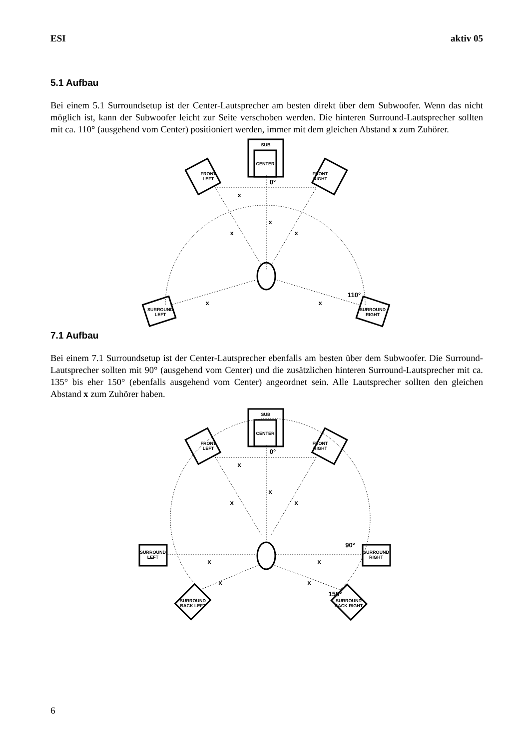ESI aktiv 05
5.1 Aufbau
Bei einem 5.1 Surroundsetup ist der Center-Lautsprecher am besten direkt über dem Subwoofer. Wenn das nicht möglich ist, kann der Subwoofer leicht zur Seite verschoben werden. Die hinteren Surround-Lautsprecher sollten mit ca. 110° (ausgehend vom Center) positioniert werden, immer mit dem gleichen Abstand x zum Zuhörer.
SUB
CENTER
FRONT
LEFT
FRONT
RIGHT
SURROUND
LEFT
SURROUND
RIGHT
0°
x
x
x
x
x
x
110°
7.1 Aufbau
Bei einem 7.1 Surroundsetup ist der Center-Lautsprecher ebenfalls am besten über dem Subwoofer. Die Surround-Lautsprecher sollten mit 90° (ausgehend vom Center) und die zusätzlichen hinteren Surround-Lautsprecher mit ca. 135° bis eher 150° (ebenfalls ausgehend vom Center) angeordnet sein. Alle Lautsprecher sollten den gleichen Abstand x zum Zuhörer haben.
SUB
CENTER
FRONT
LEFT
FRONT
RIGHT
SURROUND
LEFT
SURROUND
RIGHT
SURROUND
BACK LEFT
SURROUND
BACK RIGHT
0°
x
x
x
x
x
x
90°
x
x
150°
6